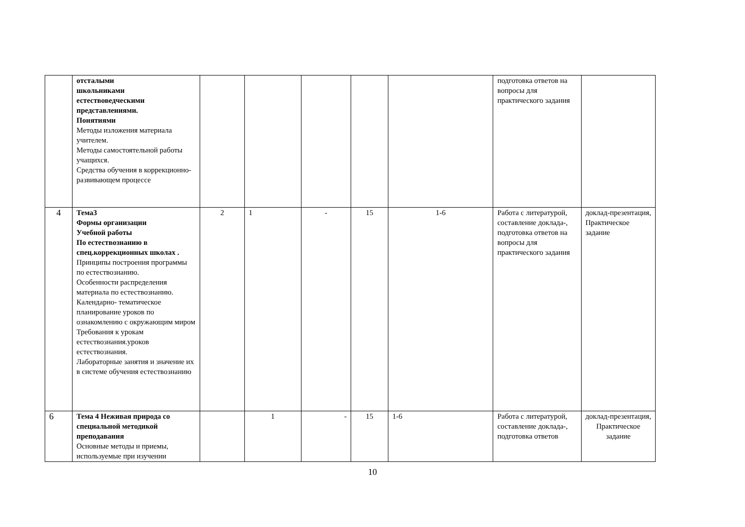| | отсталыми школьниками естествоведческими представлениями. Понятиями Методы изложения материала учителем. Методы самостоятельной работы учащихся. Средства обучения в коррекционно-развивающем процессе | | | | | | подготовка ответов на вопросы для практического задания | |
| 4 | Тема3 Формы организации Учебной работы По естествознанию в спец.коррекционных школах . Принципы построения программы по естествознанию. Особенности распределения материала по естествознанию. Календарно- тематическое планирование уроков по ознакомлению с окружающим миром Требования к урокам естествознания.уроков естествознания. Лабораторные занятия и значение их в системе обучения естествознанию | 2 | 1 | - | 15 | 1-6 | Работа с литературой, составление доклада-, подготовка ответов на вопросы для практического задания | доклад-презентация, Практическое задание |
| 6 | Тема 4 Неживая природа со специальной методикой преподавания Основные методы и приемы, используемые при изучении | | 1 | - | 15 | 1-6 | Работа с литературой, составление доклада-, подготовка ответов | доклад-презентация, Практическое задание |
10